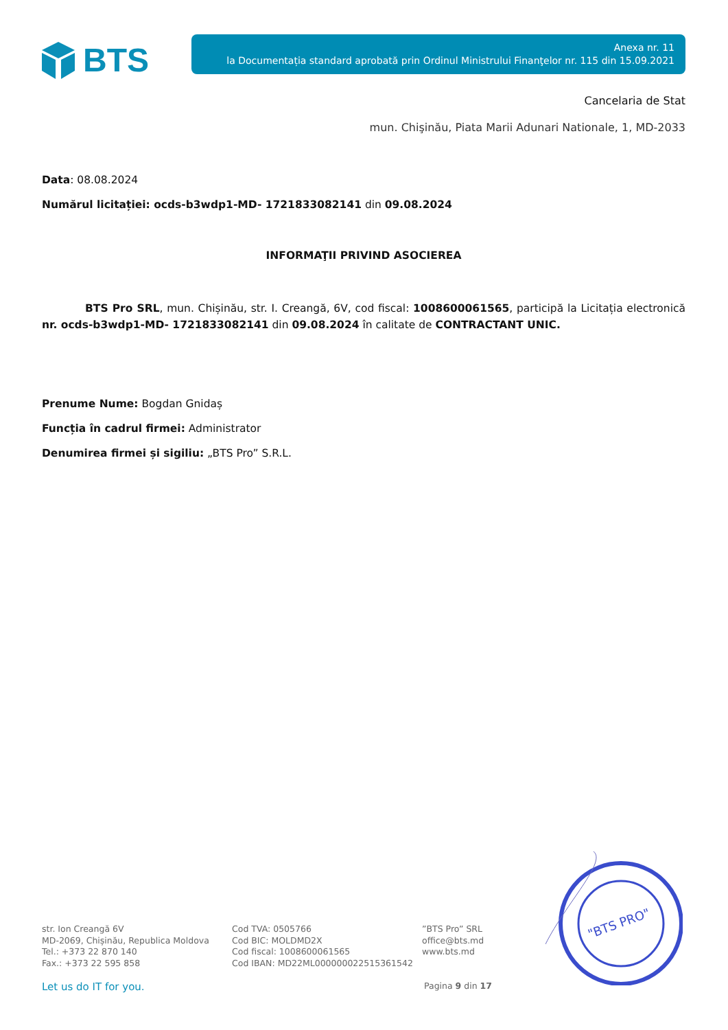BTS
Anexa nr. 11
la Documentația standard aprobată prin Ordinul Ministrului Finanţelor nr. 115 din 15.09.2021
Cancelaria de Stat
mun. Chişinău, Piata Marii Adunari Nationale, 1, MD-2033
Data: 08.08.2024
Numărul licitației: ocds-b3wdp1-MD- 1721833082141 din 09.08.2024
INFORMAŢII PRIVIND ASOCIEREA
BTS Pro SRL, mun. Chișinău, str. I. Creangă, 6V, cod fiscal: 1008600061565, participă la Licitația electronică nr. ocds-b3wdp1-MD- 1721833082141 din 09.08.2024 în calitate de CONTRACTANT UNIC.
Prenume Nume: Bogdan Gnidaș
Funcția în cadrul firmei: Administrator
Denumirea firmei și sigiliu: „BTS Pro” S.R.L.
str. Ion Creangă 6V
MD-2069, Chișinău, Republica Moldova
Tel.: +373 22 870 140
Fax.: +373 22 595 858
Cod TVA: 0505766
Cod BIC: MOLDMD2X
Cod fiscal: 1008600061565
Cod IBAN: MD22ML000000022515361542
”BTS Pro” SRL
office@bts.md
www.bts.md
Let us do IT for you. Pagina 9 din 17
"BTS PRO"